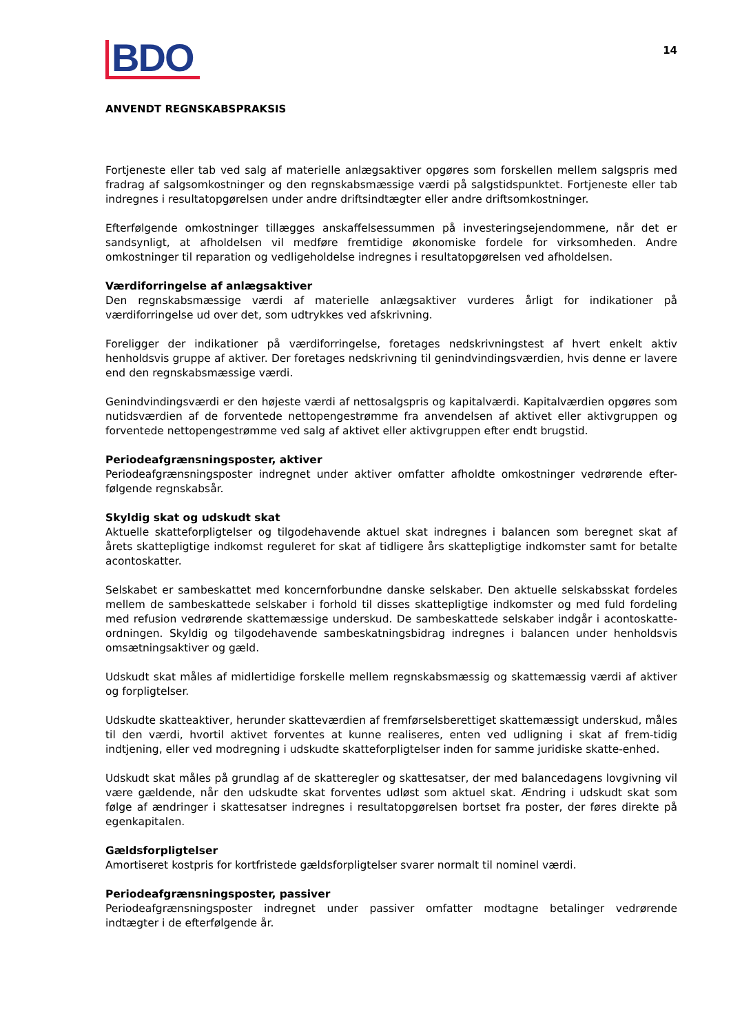BDO
14
ANVENDT REGNSKABSPRAKSIS
Fortjeneste eller tab ved salg af materielle anlægsaktiver opgøres som forskellen mellem salgspris med fradrag af salgsomkostninger og den regnskabsmæssige værdi på salgstidspunktet. Fortjeneste eller tab indregnes i resultatopgørelsen under andre driftsindtægter eller andre driftsomkostninger.
Efterfølgende omkostninger tillægges anskaffelsessummen på investeringsejendommene, når det er sandsynligt, at afholdelsen vil medføre fremtidige økonomiske fordele for virksomheden. Andre omkostninger til reparation og vedligeholdelse indregnes i resultatopgørelsen ved afholdelsen.
Værdiforringelse af anlægsaktiver
Den regnskabsmæssige værdi af materielle anlægsaktiver vurderes årligt for indikationer på værdiforringelse ud over det, som udtrykkes ved afskrivning.
Foreligger der indikationer på værdiforringelse, foretages nedskrivningstest af hvert enkelt aktiv henholdsvis gruppe af aktiver. Der foretages nedskrivning til genindvindingsværdien, hvis denne er lavere end den regnskabsmæssige værdi.
Genindvindingsværdi er den højeste værdi af nettosalgspris og kapitalværdi. Kapitalværdien opgøres som nutidsværdien af de forventede nettopengestrømme fra anvendelsen af aktivet eller aktivgruppen og forventede nettopengestrømme ved salg af aktivet eller aktivgruppen efter endt brugstid.
Periodeafgrænsningsposter, aktiver
Periodeafgrænsningsposter indregnet under aktiver omfatter afholdte omkostninger vedrørende efter-følgende regnskabsår.
Skyldig skat og udskudt skat
Aktuelle skatteforpligtelser og tilgodehavende aktuel skat indregnes i balancen som beregnet skat af årets skattepligtige indkomst reguleret for skat af tidligere års skattepligtige indkomster samt for betalte acontoskatter.
Selskabet er sambeskattet med koncernforbundne danske selskaber. Den aktuelle selskabsskat fordeles mellem de sambeskattede selskaber i forhold til disses skattepligtige indkomster og med fuld fordeling med refusion vedrørende skattemæssige underskud. De sambeskattede selskaber indgår i acontoskatte-ordningen. Skyldig og tilgodehavende sambeskatningsbidrag indregnes i balancen under henholdsvis omsætningsaktiver og gæld.
Udskudt skat måles af midlertidige forskelle mellem regnskabsmæssig og skattemæssig værdi af aktiver og forpligtelser.
Udskudte skatteaktiver, herunder skatteværdien af fremførselsberettiget skattemæssigt underskud, måles til den værdi, hvortil aktivet forventes at kunne realiseres, enten ved udligning i skat af frem-tidig indtjening, eller ved modregning i udskudte skatteforpligtelser inden for samme juridiske skatte-enhed.
Udskudt skat måles på grundlag af de skatteregler og skattesatser, der med balancedagens lovgivning vil være gældende, når den udskudte skat forventes udløst som aktuel skat. Ændring i udskudt skat som følge af ændringer i skattesatser indregnes i resultatopgørelsen bortset fra poster, der føres direkte på egenkapitalen.
Gældsforpligtelser
Amortiseret kostpris for kortfristede gældsforpligtelser svarer normalt til nominel værdi.
Periodeafgrænsningsposter, passiver
Periodeafgrænsningsposter indregnet under passiver omfatter modtagne betalinger vedrørende indtægter i de efterfølgende år.